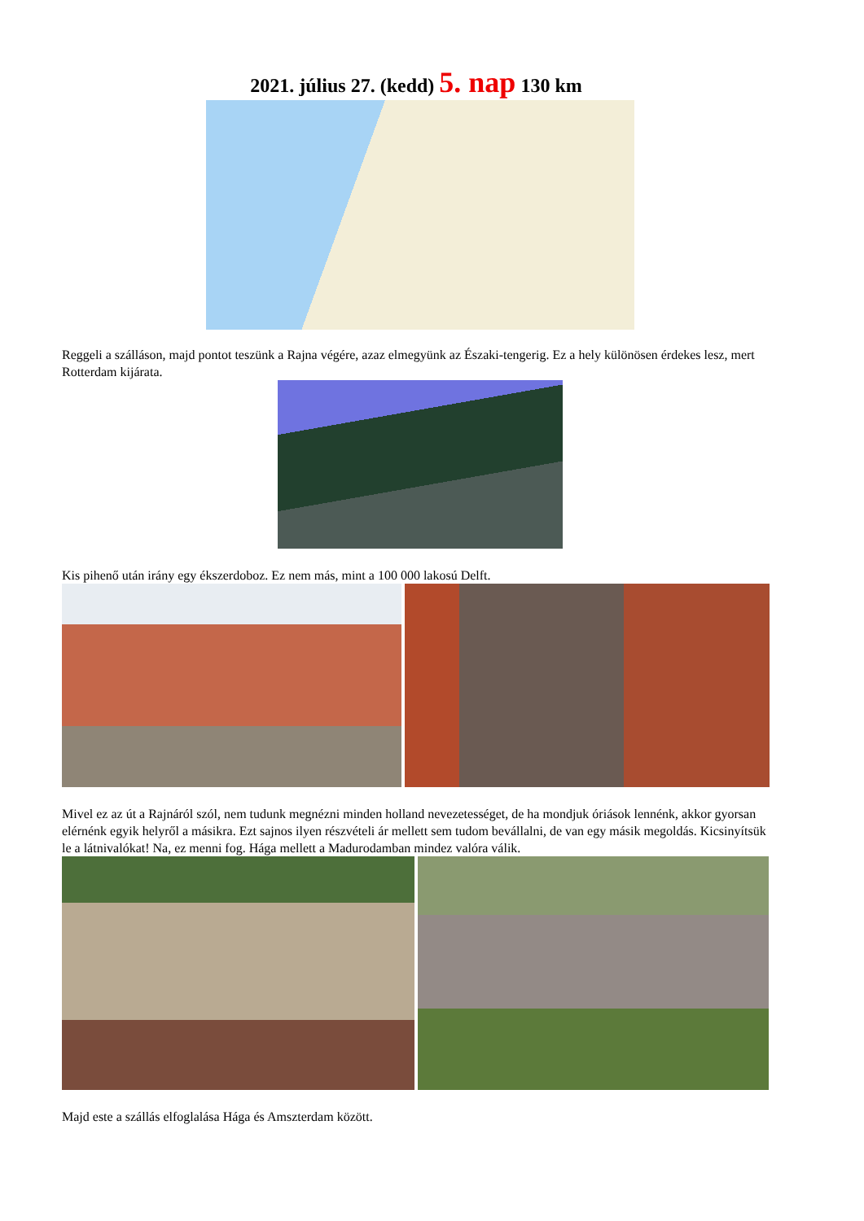2021. július 27. (kedd) 5. nap 130 km
Reggeli a szálláson, majd pontot teszünk a Rajna végére, azaz elmegyünk az Északi-tengerig. Ez a hely különösen érdekes lesz, mert Rotterdam kijárata.
Kis pihenő után irány egy ékszerdoboz. Ez nem más, mint a 100 000 lakosú Delft.
Mivel ez az út a Rajnáról szól, nem tudunk megnézni minden holland nevezetességet, de ha mondjuk óriások lennénk, akkor gyorsan elérnénk egyik helyről a másikra. Ezt sajnos ilyen részvételi ár mellett sem tudom bevállalni, de van egy másik megoldás. Kicsinyítsük le a látnivalókat! Na, ez menni fog. Hága mellett a Madurodamban mindez valóra válik.
Majd este a szállás elfoglalása Hága és Amszterdam között.